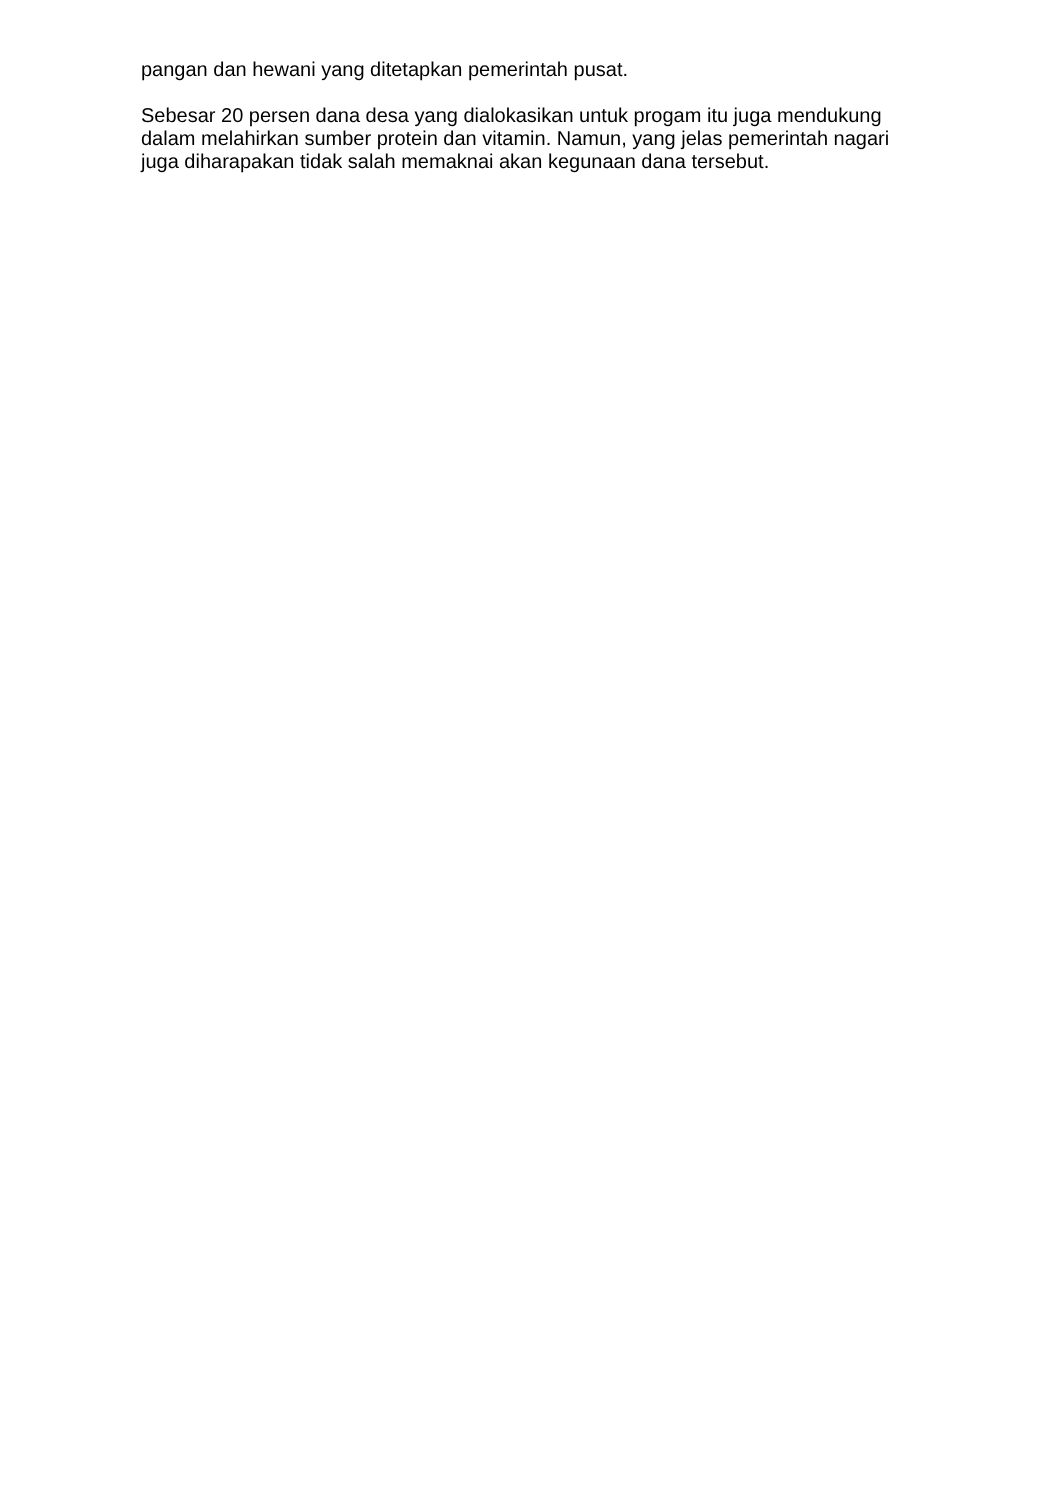pangan dan hewani yang ditetapkan pemerintah pusat.
Sebesar 20 persen dana desa yang dialokasikan untuk progam itu juga mendukung dalam melahirkan sumber protein dan vitamin. Namun, yang jelas pemerintah nagari juga diharapakan tidak salah memaknai akan kegunaan dana tersebut.